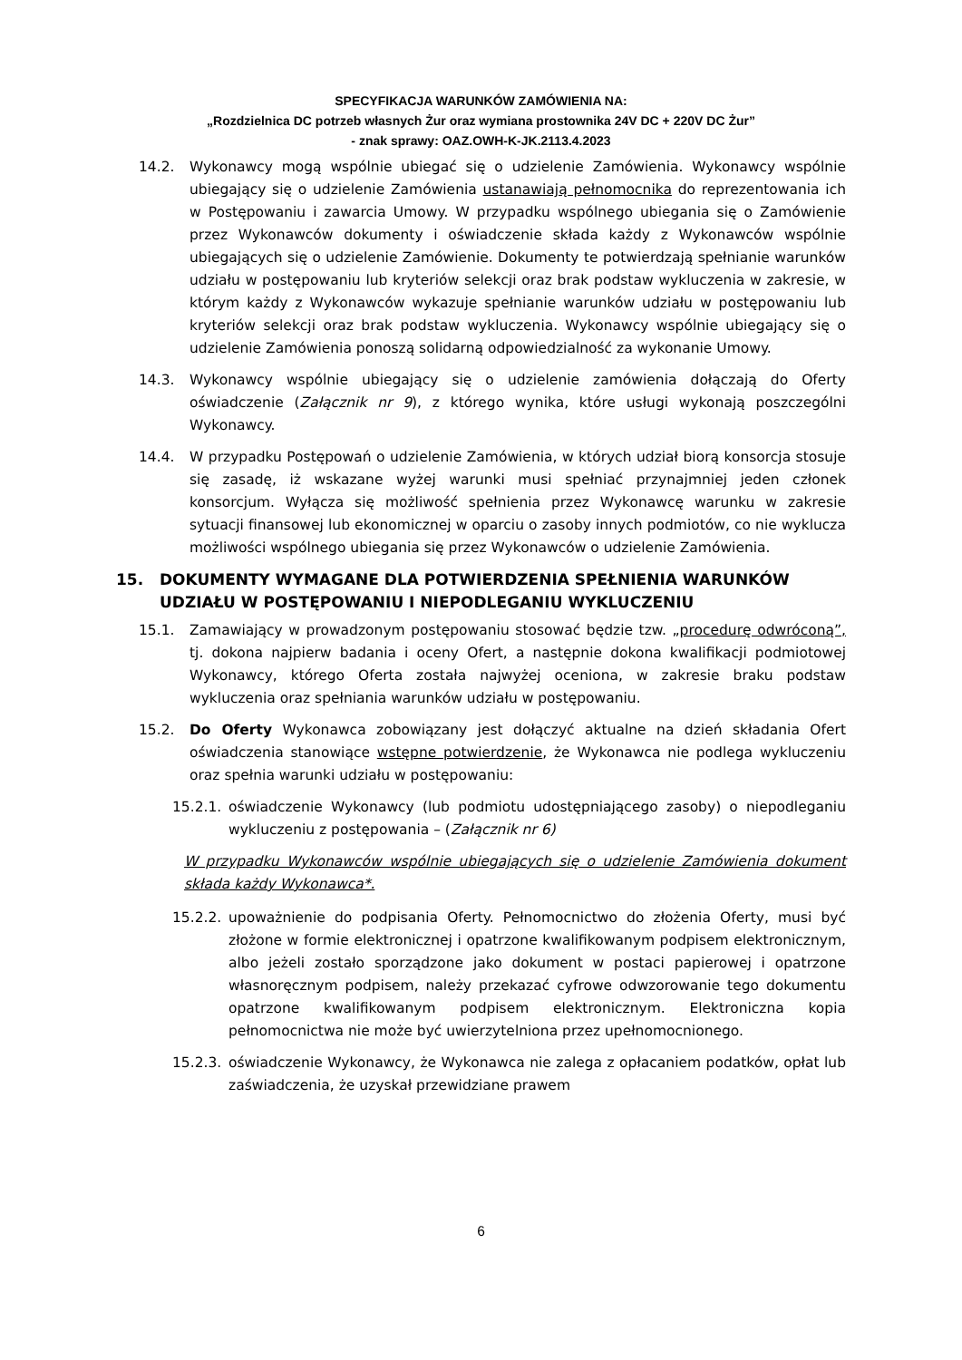SPECYFIKACJA WARUNKÓW ZAMÓWIENIA NA:
„Rozdzielnica DC potrzeb własnych Żur oraz wymiana prostownika 24V DC + 220V DC Żur”
- znak sprawy: OAZ.OWH-K-JK.2113.4.2023
14.2. Wykonawcy mogą wspólnie ubiegać się o udzielenie Zamówienia. Wykonawcy wspólnie ubiegający się o udzielenie Zamówienia ustanawiają pełnomocnika do reprezentowania ich w Postępowaniu i zawarcia Umowy. W przypadku wspólnego ubiegania się o Zamówienie przez Wykonawców dokumenty i oświadczenie składa każdy z Wykonawców wspólnie ubiegających się o udzielenie Zamówienie. Dokumenty te potwierdzają spełnianie warunków udziału w postępowaniu lub kryteriów selekcji oraz brak podstaw wykluczenia w zakresie, w którym każdy z Wykonawców wykazuje spełnianie warunków udziału w postępowaniu lub kryteriów selekcji oraz brak podstaw wykluczenia. Wykonawcy wspólnie ubiegający się o udzielenie Zamówienia ponoszą solidarną odpowiedzialność za wykonanie Umowy.
14.3. Wykonawcy wspólnie ubiegający się o udzielenie zamówienia dołączają do Oferty oświadczenie (Załącznik nr 9), z którego wynika, które usługi wykonają poszczególni Wykonawcy.
14.4. W przypadku Postępowań o udzielenie Zamówienia, w których udział biorą konsorcja stosuje się zasadę, iż wskazane wyżej warunki musi spełniać przynajmniej jeden członek konsorcjum. Wyłącza się możliwość spełnienia przez Wykonawcę warunku w zakresie sytuacji finansowej lub ekonomicznej w oparciu o zasoby innych podmiotów, co nie wyklucza możliwości wspólnego ubiegania się przez Wykonawców o udzielenie Zamówienia.
15. DOKUMENTY WYMAGANE DLA POTWIERDZENIA SPEŁNIENIA WARUNKÓW UDZIAŁU W POSTĘPOWANIU I NIEPODLEGANIU WYKLUCZENIU
15.1. Zamawiający w prowadzonym postępowaniu stosować będzie tzw. „procedurę odwróconą”, tj. dokona najpierw badania i oceny Ofert, a następnie dokona kwalifikacji podmiotowej Wykonawcy, którego Oferta została najwyżej oceniona, w zakresie braku podstaw wykluczenia oraz spełniania warunków udziału w postępowaniu.
15.2. Do Oferty Wykonawca zobowiązany jest dołączyć aktualne na dzień składania Ofert oświadczenia stanowiące wstępne potwierdzenie, że Wykonawca nie podlega wykluczeniu oraz spełnia warunki udziału w postępowaniu:
15.2.1. oświadczenie Wykonawcy (lub podmiotu udostępniającego zasoby) o niepodleganiu wykluczeniu z postępowania – (Załącznik nr 6)
W przypadku Wykonawców wspólnie ubiegających się o udzielenie Zamówienia dokument składa każdy Wykonawca*.
15.2.2. upoważnienie do podpisania Oferty. Pełnomocnictwo do złożenia Oferty, musi być złożone w formie elektronicznej i opatrzone kwalifikowanym podpisem elektronicznym, albo jeżeli zostało sporządzone jako dokument w postaci papierowej i opatrzone własnoręcznym podpisem, należy przekazać cyfrowe odwzorowanie tego dokumentu opatrzone kwalifikowanym podpisem elektronicznym. Elektroniczna kopia pełnomocnictwa nie może być uwierzytelniona przez upełnomocnionego.
15.2.3. oświadczenie Wykonawcy, że Wykonawca nie zalega z opłacaniem podatków, opłat lub zaświadczenia, że uzyskał przewidziane prawem
6